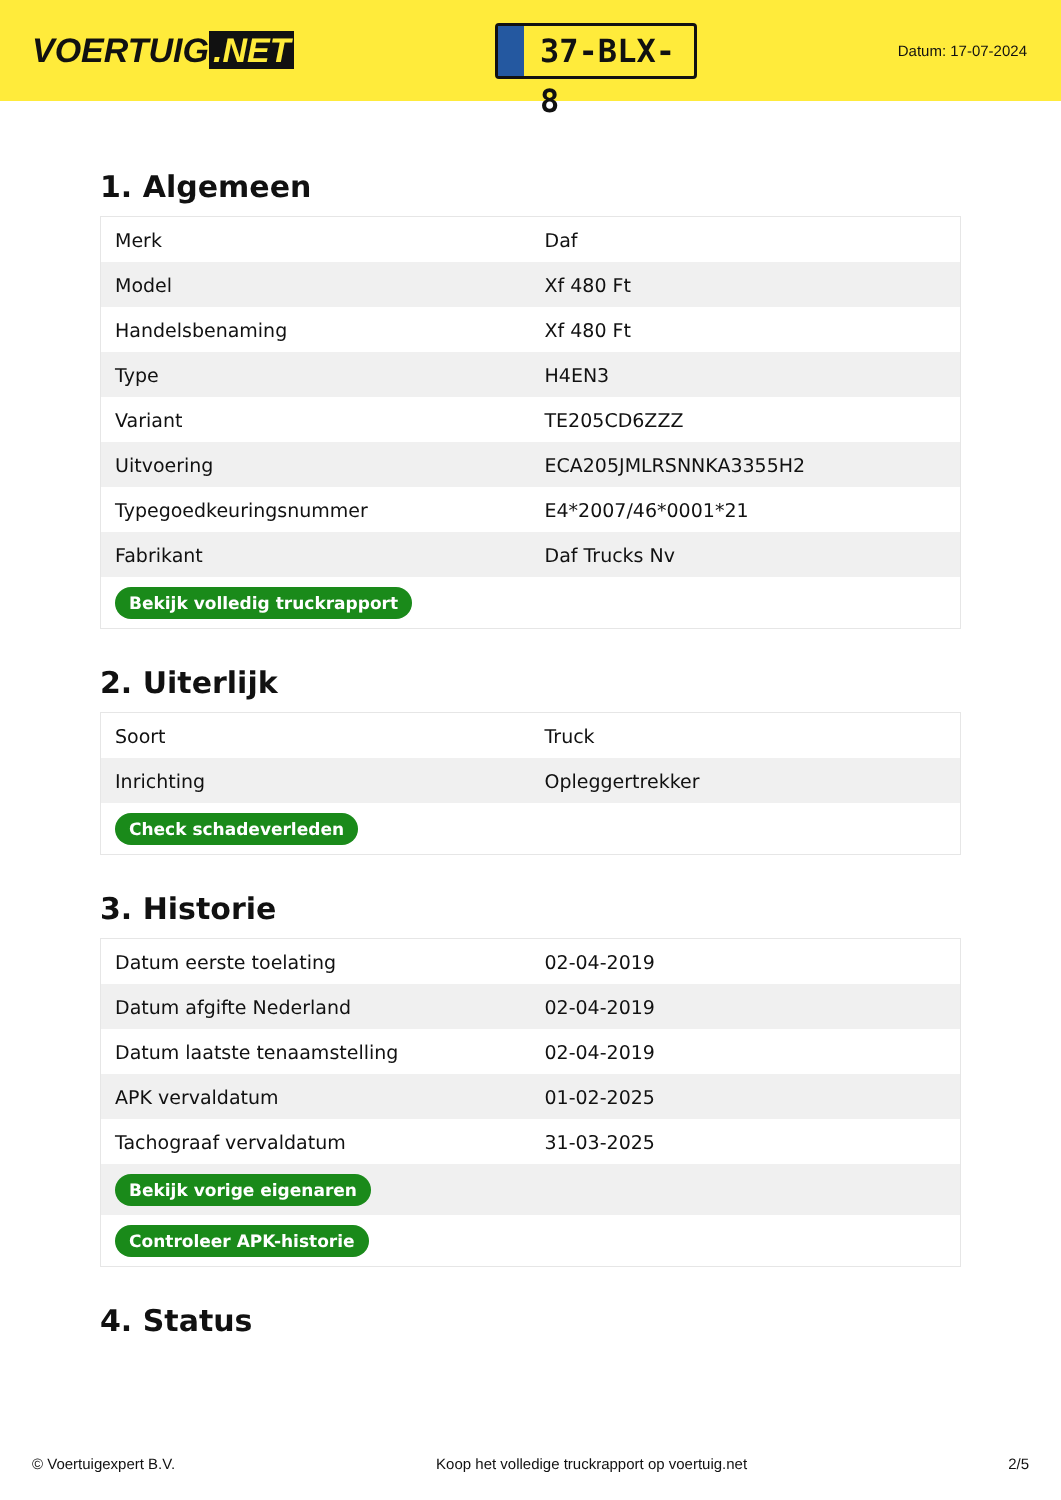VOERTUIG.NET
37-BLX-8
Datum: 17-07-2024
1. Algemeen
| Merk | Daf |
| Model | Xf 480 Ft |
| Handelsbenaming | Xf 480 Ft |
| Type | H4EN3 |
| Variant | TE205CD6ZZZ |
| Uitvoering | ECA205JMLRSNNKA3355H2 |
| Typegoedkeuringsnummer | E4*2007/46*0001*21 |
| Fabrikant | Daf Trucks Nv |
| Bekijk volledig truckrapport | |
2. Uiterlijk
| Soort | Truck |
| Inrichting | Opleggertrekker |
| Check schadeverleden | |
3. Historie
| Datum eerste toelating | 02-04-2019 |
| Datum afgifte Nederland | 02-04-2019 |
| Datum laatste tenaamstelling | 02-04-2019 |
| APK vervaldatum | 01-02-2025 |
| Tachograaf vervaldatum | 31-03-2025 |
| Bekijk vorige eigenaren | |
| Controleer APK-historie | |
4. Status
© Voertuigexpert B.V. Koop het volledige truckrapport op voertuig.net 2/5